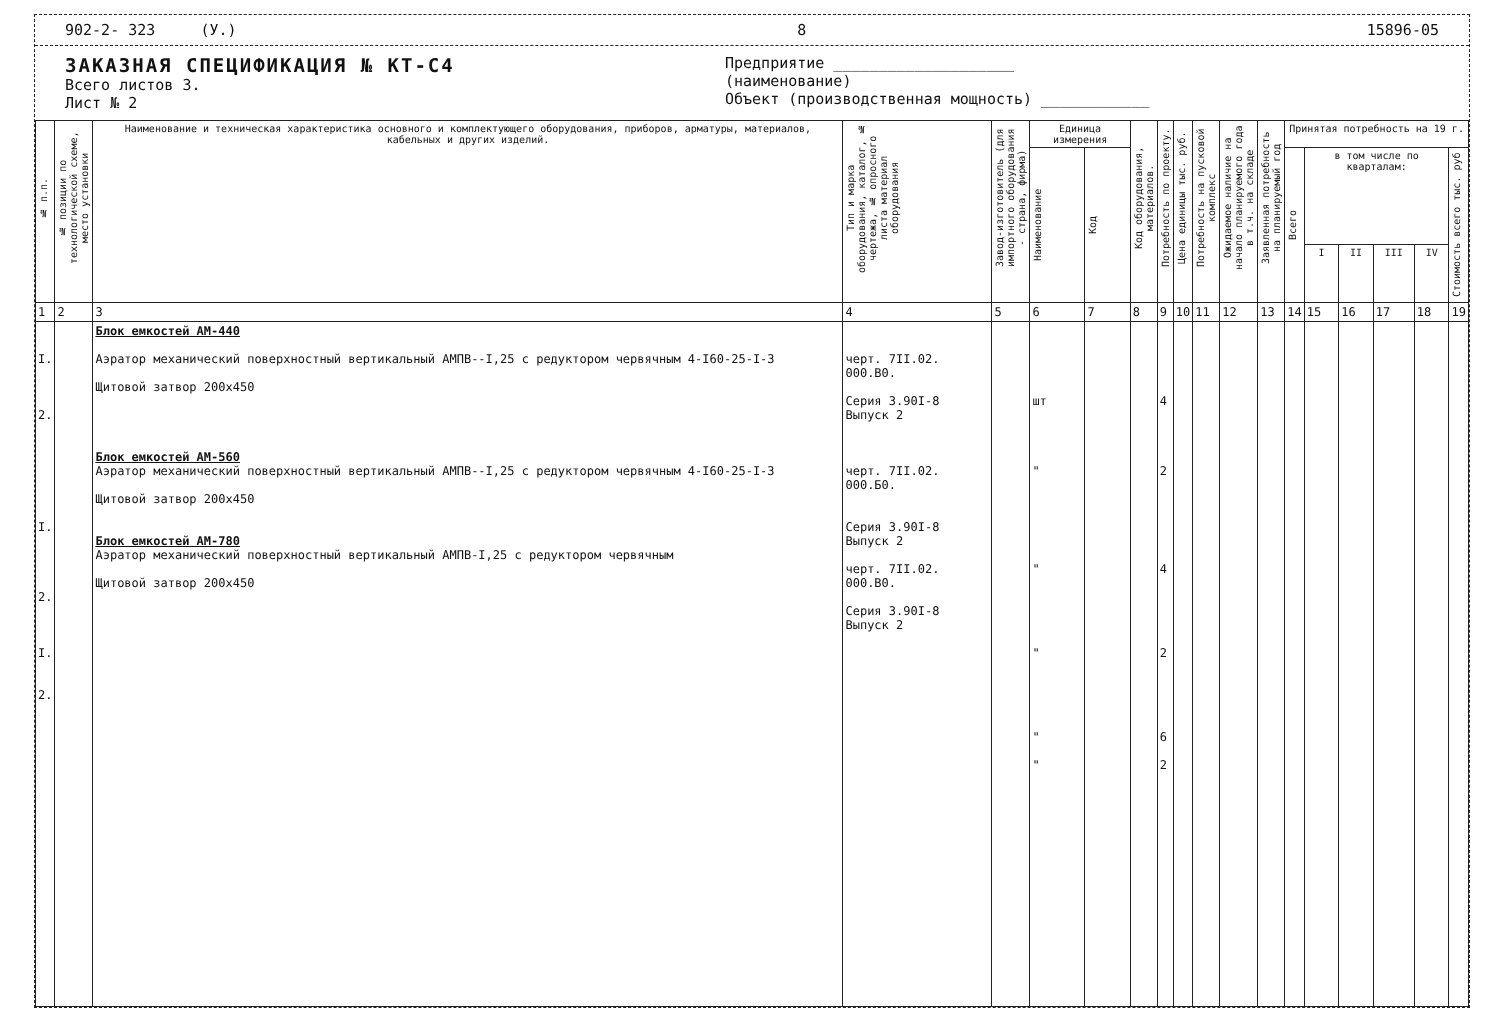902-2- 323 (У.) 8 15896-05
ЗАКАЗНАЯ СПЕЦИФИКАЦИЯ № КТ-С4
Всего листов 3.
Лист № 2
Предприятие ____________________
(наименование)
Объект (производственная мощность) ____________
| № п.п. | № позиции по технологической схеме, место установки | Наименование и техническая характеристика основного и комплектующего оборудования, приборов, арматуры, материалов, кабельных и других изделий. | Тип и марка оборудования, каталог, № чертежа, № опросного листа материал оборудования | Завод-изготовитель (для импортного оборудования - страна, фирма) | Единица измерения | | Код оборудования, материалов. | Потребность по проекту. | Цена единицы тыс. руб. | Потребность на пусковой комплекс | Ожидаемое наличие на начало планируемого года в т.ч. на складе | Заявленная потребность на планируемый год | Принятая потребность на 19 г. | | | | | |
| --- | --- | --- | --- | --- | --- | --- | --- | --- | --- | --- | --- | --- | --- | --- | --- | --- | --- | --- |
| | | | | | Наименование | Код | | | | | | | Всего | в том числе по кварталам: | | | | Стоимость всего тыс. руб |
| | | | | | | | | | | | | | | I | II | III | IV | |
| 1 | 2 | 3 | 4 | 5 | 6 | 7 | 8 | 9 | 10 | 11 | 12 | 13 | 14 | 15 | 16 | 17 | 18 | 19 |
| I. 2. I. 2. I. 2. | | Блок емкостей АМ-440 Аэратор механический поверхностный вертикальный АМПВ--I,25 с редуктором червячным 4-I60-25-I-3 Щитовой затвор 200х450 Блок емкостей АМ-560 Аэратор механический поверхностный вертикальный АМПВ--I,25 с редуктором червячным 4-I60-25-I-3 Щитовой затвор 200х450 Блок емкостей АМ-780 Аэратор механический поверхностный вертикальный АМПВ-I,25 с редуктором червячным Щитовой затвор 200х450 | черт. 7II.02. 000.В0. Серия 3.90I-8 Выпуск 2 черт. 7II.02. 000.Б0. Серия 3.90I-8 Выпуск 2 черт. 7II.02. 000.В0. Серия 3.90I-8 Выпуск 2 | | шт " " " " " | | | 4 2 4 2 6 2 | | | | | | | | | | |